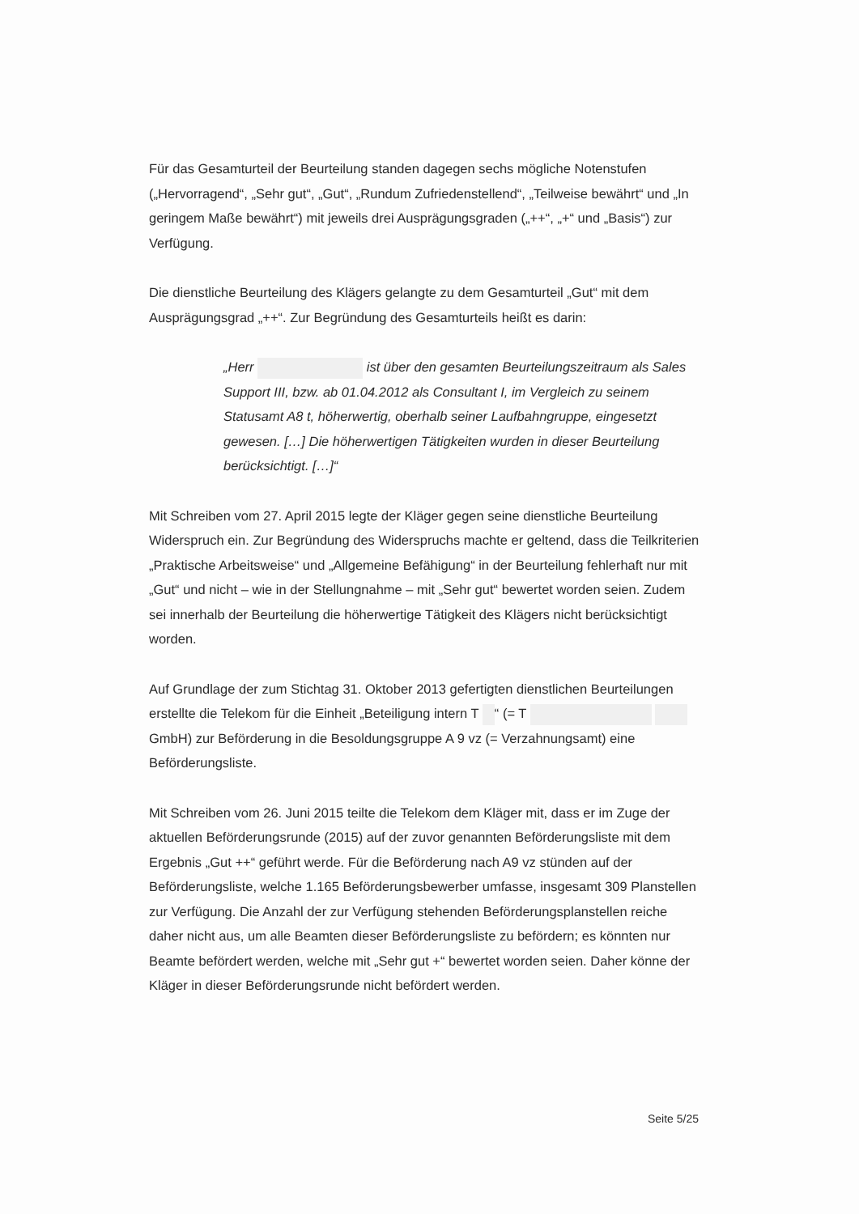Für das Gesamturteil der Beurteilung standen dagegen sechs mögliche Notenstufen („Hervorragend“, „Sehr gut“, „Gut“, „Rundum Zufriedenstellend“, „Teilweise bewährt“ und „In geringem Maße bewährt“) mit jeweils drei Ausprägungsgraden („++“, „+“ und „Basis“) zur Verfügung.
Die dienstliche Beurteilung des Klägers gelangte zu dem Gesamturteil „Gut“ mit dem Ausprägungsgrad „++“. Zur Begründung des Gesamturteils heißt es darin:
„Herr ist über den gesamten Beurteilungszeitraum als Sales Support III, bzw. ab 01.04.2012 als Consultant I, im Vergleich zu seinem Statusamt A8 t, höherwertig, oberhalb seiner Laufbahngruppe, eingesetzt gewesen. […] Die höherwertigen Tätigkeiten wurden in dieser Beurteilung berücksichtigt. […]“
Mit Schreiben vom 27. April 2015 legte der Kläger gegen seine dienstliche Beurteilung Widerspruch ein. Zur Begründung des Widerspruchs machte er geltend, dass die Teilkriterien „Praktische Arbeitsweise“ und „Allgemeine Befähigung“ in der Beurteilung fehlerhaft nur mit „Gut“ und nicht – wie in der Stellungnahme – mit „Sehr gut“ bewertet worden seien. Zudem sei innerhalb der Beurteilung die höherwertige Tätigkeit des Klägers nicht berücksichtigt worden.
Auf Grundlage der zum Stichtag 31. Oktober 2013 gefertigten dienstlichen Beurteilungen erstellte die Telekom für die Einheit „Beteiligung intern T “ (= T GmbH) zur Beförderung in die Besoldungsgruppe A 9 vz (= Verzahnungsamt) eine Beförderungsliste.
Mit Schreiben vom 26. Juni 2015 teilte die Telekom dem Kläger mit, dass er im Zuge der aktuellen Beförderungsrunde (2015) auf der zuvor genannten Beförderungsliste mit dem Ergebnis „Gut ++“ geführt werde. Für die Beförderung nach A9 vz stünden auf der Beförderungsliste, welche 1.165 Beförderungsbewerber umfasse, insgesamt 309 Planstellen zur Verfügung. Die Anzahl der zur Verfügung stehenden Beförderungsplanstellen reiche daher nicht aus, um alle Beamten dieser Beförderungsliste zu befördern; es könnten nur Beamte befördert werden, welche mit „Sehr gut +“ bewertet worden seien. Daher könne der Kläger in dieser Beförderungsrunde nicht befördert werden.
Seite 5/25